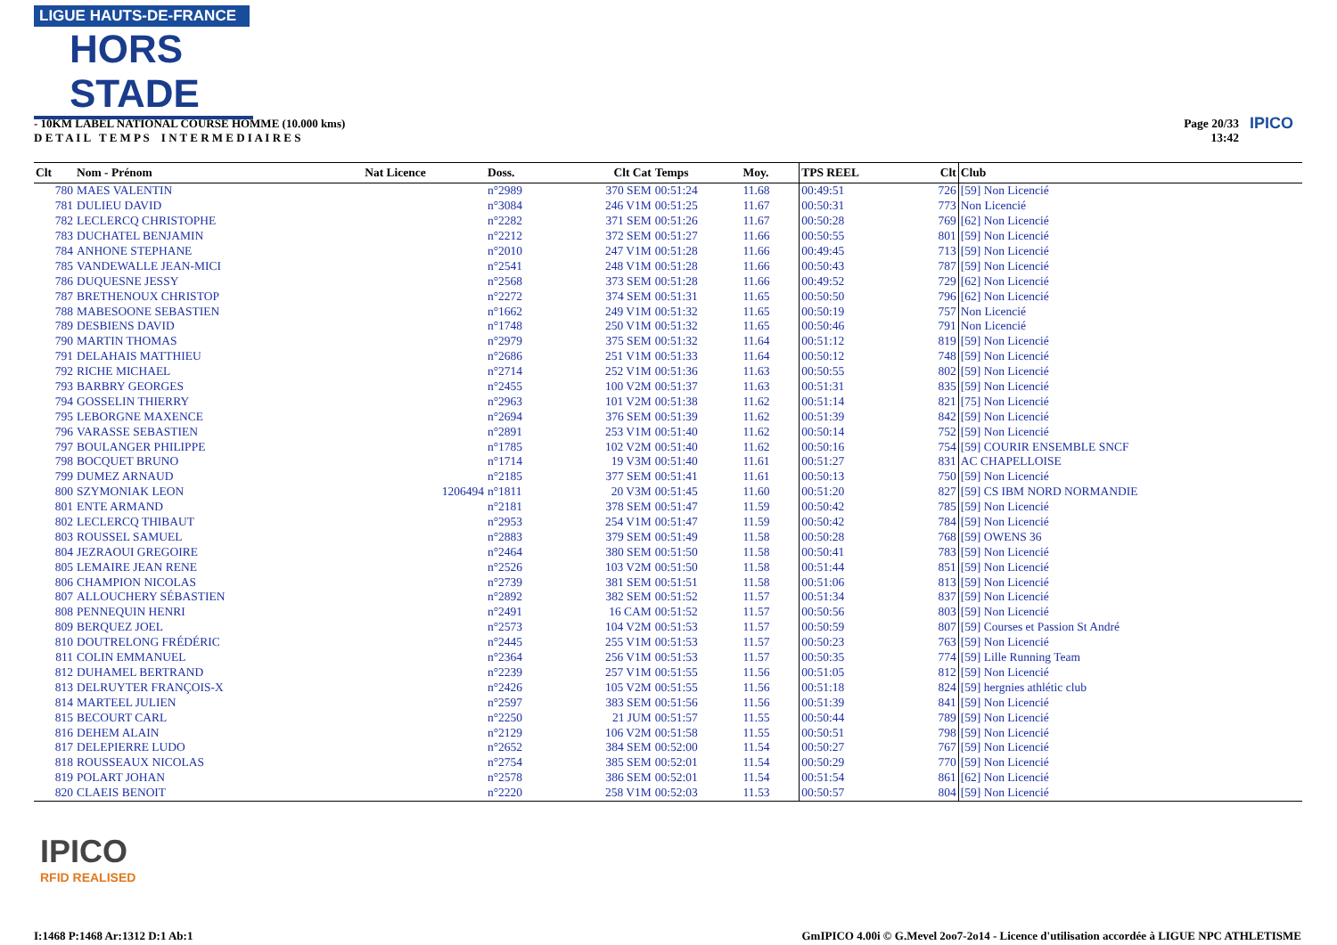LIGUE HAUTS-DE-FRANCE
HORS STADE
- 10KM LABEL NATIONAL COURSE HOMME (10.000 kms)
D E T A I L T E M P S I N T E R M E D I A I R E S
Page 20/33
13:42
IPICO
| Clt | Nom - Prénom | Nat Licence | Doss. | Clt Cat | Temps | Moy. | TPS REEL | Clt | Club |
| --- | --- | --- | --- | --- | --- | --- | --- | --- | --- |
| 780 | MAES VALENTIN | | n°2989 | 370 SEM | 00:51:24 | 11.68 | 00:49:51 | 726 | [59] Non Licencié |
| 781 | DULIEU DAVID | | n°3084 | 246 V1M | 00:51:25 | 11.67 | 00:50:31 | 773 | Non Licencié |
| 782 | LECLERCQ CHRISTOPHE | | n°2282 | 371 SEM | 00:51:26 | 11.67 | 00:50:28 | 769 | [62] Non Licencié |
| 783 | DUCHATEL BENJAMIN | | n°2212 | 372 SEM | 00:51:27 | 11.66 | 00:50:55 | 801 | [59] Non Licencié |
| 784 | ANHONE STEPHANE | | n°2010 | 247 V1M | 00:51:28 | 11.66 | 00:49:45 | 713 | [59] Non Licencié |
| 785 | VANDEWALLE JEAN-MICI | | n°2541 | 248 V1M | 00:51:28 | 11.66 | 00:50:43 | 787 | [59] Non Licencié |
| 786 | DUQUESNE JESSY | | n°2568 | 373 SEM | 00:51:28 | 11.66 | 00:49:52 | 729 | [62] Non Licencié |
| 787 | BRETHENOUX CHRISTOP | | n°2272 | 374 SEM | 00:51:31 | 11.65 | 00:50:50 | 796 | [62] Non Licencié |
| 788 | MABESOONE SEBASTIEN | | n°1662 | 249 V1M | 00:51:32 | 11.65 | 00:50:19 | 757 | Non Licencié |
| 789 | DESBIENS DAVID | | n°1748 | 250 V1M | 00:51:32 | 11.65 | 00:50:46 | 791 | Non Licencié |
| 790 | MARTIN THOMAS | | n°2979 | 375 SEM | 00:51:32 | 11.64 | 00:51:12 | 819 | [59] Non Licencié |
| 791 | DELAHAIS MATTHIEU | | n°2686 | 251 V1M | 00:51:33 | 11.64 | 00:50:12 | 748 | [59] Non Licencié |
| 792 | RICHE MICHAEL | | n°2714 | 252 V1M | 00:51:36 | 11.63 | 00:50:55 | 802 | [59] Non Licencié |
| 793 | BARBRY GEORGES | | n°2455 | 100 V2M | 00:51:37 | 11.63 | 00:51:31 | 835 | [59] Non Licencié |
| 794 | GOSSELIN THIERRY | | n°2963 | 101 V2M | 00:51:38 | 11.62 | 00:51:14 | 821 | [75] Non Licencié |
| 795 | LEBORGNE MAXENCE | | n°2694 | 376 SEM | 00:51:39 | 11.62 | 00:51:39 | 842 | [59] Non Licencié |
| 796 | VARASSE SEBASTIEN | | n°2891 | 253 V1M | 00:51:40 | 11.62 | 00:50:14 | 752 | [59] Non Licencié |
| 797 | BOULANGER PHILIPPE | | n°1785 | 102 V2M | 00:51:40 | 11.62 | 00:50:16 | 754 | [59] COURIR ENSEMBLE SNCF |
| 798 | BOCQUET BRUNO | | n°1714 | 19 V3M | 00:51:40 | 11.61 | 00:51:27 | 831 | AC CHAPELLOISE |
| 799 | DUMEZ ARNAUD | | n°2185 | 377 SEM | 00:51:41 | 11.61 | 00:50:13 | 750 | [59] Non Licencié |
| 800 | SZYMONIAK LEON | 1206494 | n°1811 | 20 V3M | 00:51:45 | 11.60 | 00:51:20 | 827 | [59] CS IBM NORD NORMANDIE |
| 801 | ENTE ARMAND | | n°2181 | 378 SEM | 00:51:47 | 11.59 | 00:50:42 | 785 | [59] Non Licencié |
| 802 | LECLERCQ THIBAUT | | n°2953 | 254 V1M | 00:51:47 | 11.59 | 00:50:42 | 784 | [59] Non Licencié |
| 803 | ROUSSEL SAMUEL | | n°2883 | 379 SEM | 00:51:49 | 11.58 | 00:50:28 | 768 | [59] OWENS 36 |
| 804 | JEZRAOUI GREGOIRE | | n°2464 | 380 SEM | 00:51:50 | 11.58 | 00:50:41 | 783 | [59] Non Licencié |
| 805 | LEMAIRE JEAN RENE | | n°2526 | 103 V2M | 00:51:50 | 11.58 | 00:51:44 | 851 | [59] Non Licencié |
| 806 | CHAMPION NICOLAS | | n°2739 | 381 SEM | 00:51:51 | 11.58 | 00:51:06 | 813 | [59] Non Licencié |
| 807 | ALLOUCHERY SÉBASTIEN | | n°2892 | 382 SEM | 00:51:52 | 11.57 | 00:51:34 | 837 | [59] Non Licencié |
| 808 | PENNEQUIN HENRI | | n°2491 | 16 CAM | 00:51:52 | 11.57 | 00:50:56 | 803 | [59] Non Licencié |
| 809 | BERQUEZ JOEL | | n°2573 | 104 V2M | 00:51:53 | 11.57 | 00:50:59 | 807 | [59] Courses et Passion St André |
| 810 | DOUTRELONG FRÉDÉRIC | | n°2445 | 255 V1M | 00:51:53 | 11.57 | 00:50:23 | 763 | [59] Non Licencié |
| 811 | COLIN EMMANUEL | | n°2364 | 256 V1M | 00:51:53 | 11.57 | 00:50:35 | 774 | [59] Lille Running Team |
| 812 | DUHAMEL BERTRAND | | n°2239 | 257 V1M | 00:51:55 | 11.56 | 00:51:05 | 812 | [59] Non Licencié |
| 813 | DELRUYTER FRANÇOIS-X | | n°2426 | 105 V2M | 00:51:55 | 11.56 | 00:51:18 | 824 | [59] hergnies athlétic club |
| 814 | MARTEEL JULIEN | | n°2597 | 383 SEM | 00:51:56 | 11.56 | 00:51:39 | 841 | [59] Non Licencié |
| 815 | BECOURT CARL | | n°2250 | 21 JUM | 00:51:57 | 11.55 | 00:50:44 | 789 | [59] Non Licencié |
| 816 | DEHEM ALAIN | | n°2129 | 106 V2M | 00:51:58 | 11.55 | 00:50:51 | 798 | [59] Non Licencié |
| 817 | DELEPIERRE LUDO | | n°2652 | 384 SEM | 00:52:00 | 11.54 | 00:50:27 | 767 | [59] Non Licencié |
| 818 | ROUSSEAUX NICOLAS | | n°2754 | 385 SEM | 00:52:01 | 11.54 | 00:50:29 | 770 | [59] Non Licencié |
| 819 | POLART JOHAN | | n°2578 | 386 SEM | 00:52:01 | 11.54 | 00:51:54 | 861 | [62] Non Licencié |
| 820 | CLAEIS BENOIT | | n°2220 | 258 V1M | 00:52:03 | 11.53 | 00:50:57 | 804 | [59] Non Licencié |
IPICO
RFID REALISED
I:1468 P:1468 Ar:1312 D:1 Ab:1
GmIPICO 4.00i © G.Mevel 2oo7-2o14 - Licence d'utilisation accordée à LIGUE NPC ATHLETISME